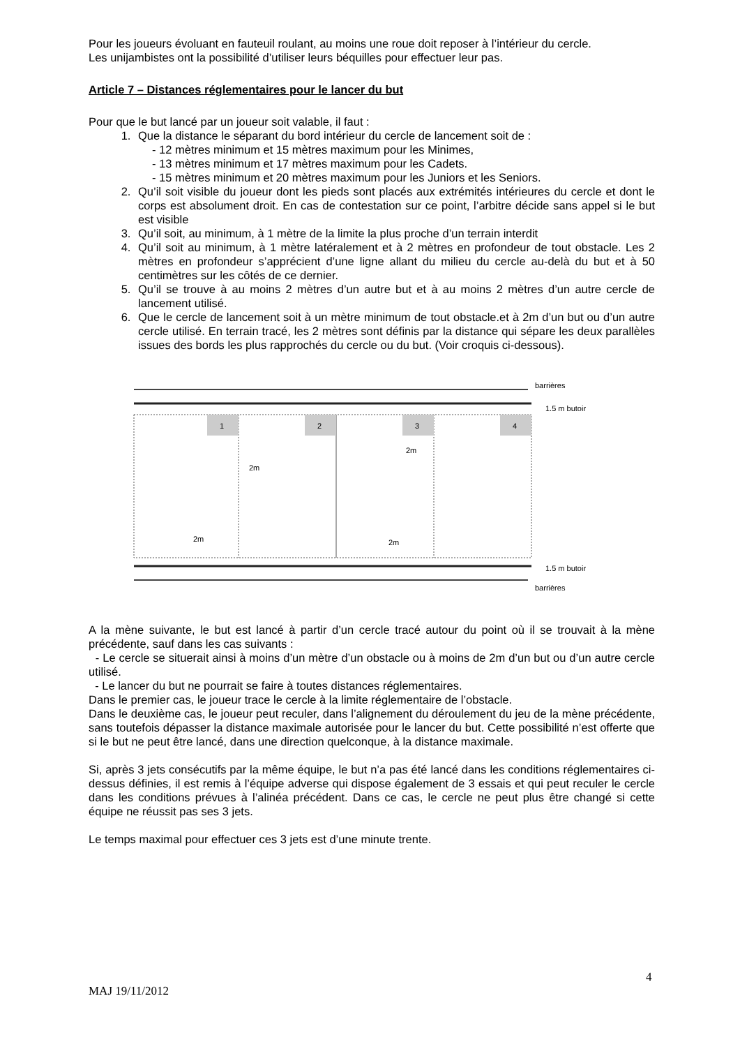Pour les joueurs évoluant en fauteuil roulant, au moins une roue doit reposer à l’intérieur du cercle.
Les unijambistes ont la possibilité d’utiliser leurs béquilles pour effectuer leur pas.
Article 7 – Distances réglementaires pour le lancer du but
Pour que le but lancé par un joueur soit valable, il faut :
1. Que la distance le séparant du bord intérieur du cercle de lancement soit de :
- 12 mètres minimum et 15 mètres maximum pour les Minimes,
- 13 mètres minimum et 17 mètres maximum pour les Cadets.
- 15 mètres minimum et 20 mètres maximum pour les Juniors et les Seniors.
2. Qu’il soit visible du joueur dont les pieds sont placés aux extrémités intérieures du cercle et dont le corps est absolument droit. En cas de contestation sur ce point, l’arbitre décide sans appel si le but est visible
3. Qu’il soit, au minimum, à 1 mètre de la limite la plus proche d’un terrain interdit
4. Qu’il soit au minimum, à 1 mètre latéralement et à 2 mètres en profondeur de tout obstacle. Les 2 mètres en profondeur s’apprécient d’une ligne allant du milieu du cercle au-delà du but et à 50 centimètres sur les côtés de ce dernier.
5. Qu’il se trouve à au moins 2 mètres d’un autre but et à au moins 2 mètres d’un autre cercle de lancement utilisé.
6. Que le cercle de lancement soit à un mètre minimum de tout obstacle.et à 2m d’un but ou d’un autre cercle utilisé. En terrain tracé, les 2 mètres sont définis par la distance qui sépare les deux parallèles issues des bords les plus rapprochés du cercle ou du but. (Voir croquis ci-dessous).
barrières
1.5 m butoir
1
2
3
4
2m
2m
2m
2m
1.5 m butoir
barrières
A la mène suivante, le but est lancé à partir d’un cercle tracé autour du point où il se trouvait à la mène précédente, sauf dans les cas suivants :
- Le cercle se situerait ainsi à moins d’un mètre d’un obstacle ou à moins de 2m d’un but ou d’un autre cercle utilisé.
- Le lancer du but ne pourrait se faire à toutes distances réglementaires.
Dans le premier cas, le joueur trace le cercle à la limite réglementaire de l’obstacle.
Dans le deuxième cas, le joueur peut reculer, dans l’alignement du déroulement du jeu de la mène précédente, sans toutefois dépasser la distance maximale autorisée pour le lancer du but. Cette possibilité n’est offerte que si le but ne peut être lancé, dans une direction quelconque, à la distance maximale.
Si, après 3 jets consécutifs par la même équipe, le but n’a pas été lancé dans les conditions réglementaires ci-dessus définies, il est remis à l’équipe adverse qui dispose également de 3 essais et qui peut reculer le cercle dans les conditions prévues à l’alinéa précédent. Dans ce cas, le cercle ne peut plus être changé si cette équipe ne réussit pas ses 3 jets.
Le temps maximal pour effectuer ces 3 jets est d’une minute trente.
4
MAJ 19/11/2012